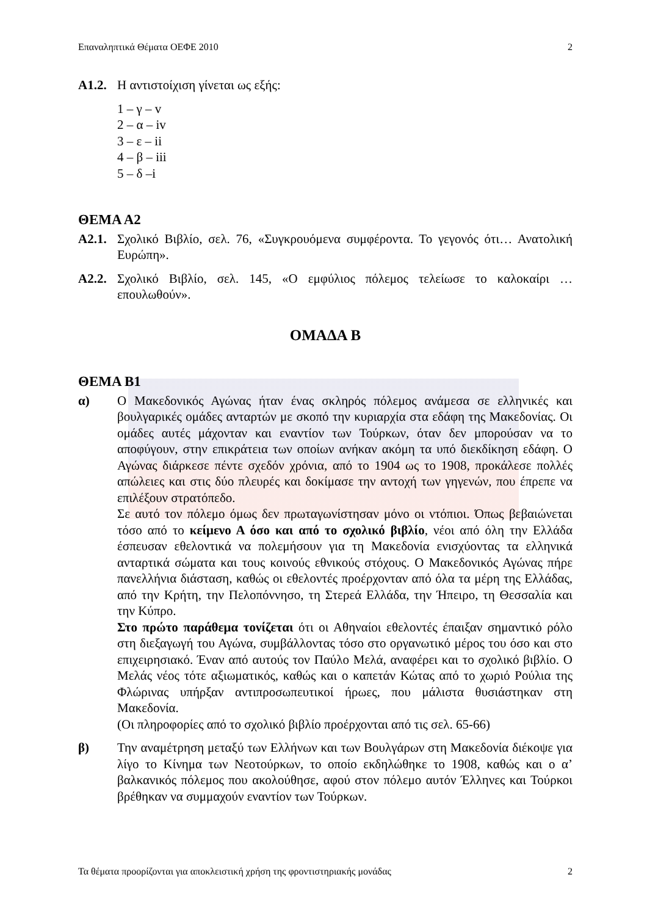Επαναληπτικά Θέματα ΟΕΦΕ 2010 2
Α1.2. Η αντιστοίχιση γίνεται ως εξής:
1 – γ – v
2 – α – iv
3 – ε – ii
4 – β – iii
5 – δ –i
ΘΕΜΑ Α2
Α2.1. Σχολικό Βιβλίο, σελ. 76, «Συγκρουόμενα συμφέροντα. Το γεγονός ότι… Ανατολική Ευρώπη».
Α2.2. Σχολικό Βιβλίο, σελ. 145, «Ο εμφύλιος πόλεμος τελείωσε το καλοκαίρι … επουλωθούν».
ΟΜΑΔΑ Β
ΘΕΜΑ Β1
α) Ο Μακεδονικός Αγώνας ήταν ένας σκληρός πόλεμος ανάμεσα σε ελληνικές και βουλγαρικές ομάδες ανταρτών με σκοπό την κυριαρχία στα εδάφη της Μακεδονίας. Οι ομάδες αυτές μάχονταν και εναντίον των Τούρκων, όταν δεν μπορούσαν να το αποφύγουν, στην επικράτεια των οποίων ανήκαν ακόμη τα υπό διεκδίκηση εδάφη. Ο Αγώνας διάρκεσε πέντε σχεδόν χρόνια, από το 1904 ως το 1908, προκάλεσε πολλές απώλειες και στις δύο πλευρές και δοκίμασε την αντοχή των γηγενών, που έπρεπε να επιλέξουν στρατόπεδο.
Σε αυτό τον πόλεμο όμως δεν πρωταγωνίστησαν μόνο οι ντόπιοι. Όπως βεβαιώνεται τόσο από το κείμενο Α όσο και από το σχολικό βιβλίο, νέοι από όλη την Ελλάδα έσπευσαν εθελοντικά να πολεμήσουν για τη Μακεδονία ενισχύοντας τα ελληνικά ανταρτικά σώματα και τους κοινούς εθνικούς στόχους. Ο Μακεδονικός Αγώνας πήρε πανελλήνια διάσταση, καθώς οι εθελοντές προέρχονταν από όλα τα μέρη της Ελλάδας, από την Κρήτη, την Πελοπόννησο, τη Στερεά Ελλάδα, την Ήπειρο, τη Θεσσαλία και την Κύπρο.
Στο πρώτο παράθεμα τονίζεται ότι οι Αθηναίοι εθελοντές έπαιξαν σημαντικό ρόλο στη διεξαγωγή του Αγώνα, συμβάλλοντας τόσο στο οργανωτικό μέρος του όσο και στο επιχειρησιακό. Έναν από αυτούς τον Παύλο Μελά, αναφέρει και το σχολικό βιβλίο. Ο Μελάς νέος τότε αξιωματικός, καθώς και ο καπετάν Κώτας από το χωριό Ρούλια της Φλώρινας υπήρξαν αντιπροσωπευτικοί ήρωες, που μάλιστα θυσιάστηκαν στη Μακεδονία.
(Οι πληροφορίες από το σχολικό βιβλίο προέρχονται από τις σελ. 65-66)
β) Την αναμέτρηση μεταξύ των Ελλήνων και των Βουλγάρων στη Μακεδονία διέκοψε για λίγο το Κίνημα των Νεοτούρκων, το οποίο εκδηλώθηκε το 1908, καθώς και ο α’ βαλκανικός πόλεμος που ακολούθησε, αφού στον πόλεμο αυτόν Έλληνες και Τούρκοι βρέθηκαν να συμμαχούν εναντίον των Τούρκων.
Τα θέματα προορίζονται για αποκλειστική χρήση της φροντιστηριακής μονάδας 2